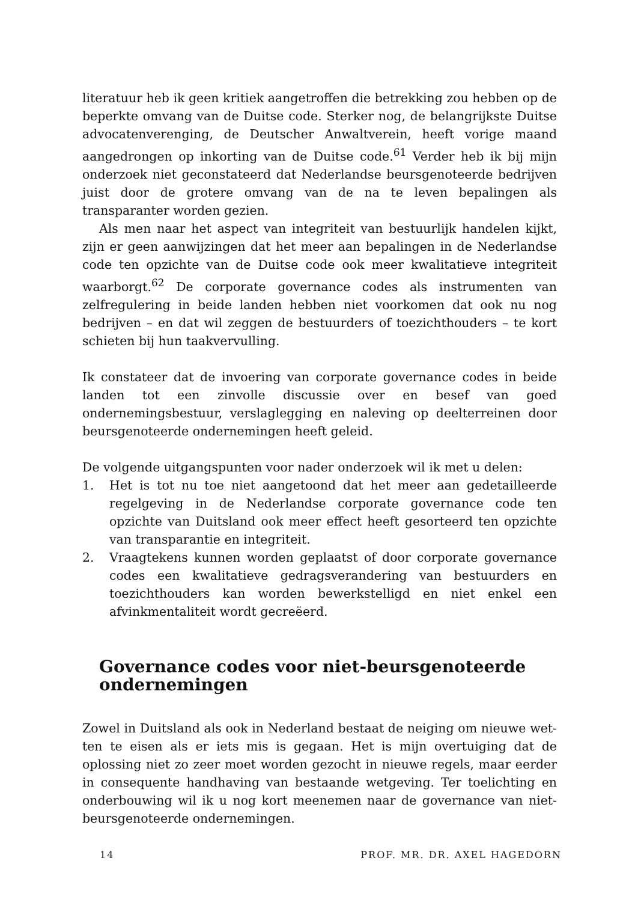literatuur heb ik geen kritiek aangetroffen die betrekking zou hebben op de beperkte omvang van de Duitse code. Sterker nog, de belangrijkste Duitse advocatenverenging, de Deutscher Anwaltverein, heeft vorige maand aange­drongen op inkorting van de Duitse code.<sup>61</sup> Verder heb ik bij mijn onderzoek niet geconstateerd dat Nederlandse beursgenoteerde bedrijven juist door de grotere omvang van de na te leven bepalingen als transparanter worden ge­zien.
Als men naar het aspect van integriteit van bestuurlijk handelen kijkt, zijn er geen aanwijzingen dat het meer aan bepalingen in de Nederlandse code ten opzichte van de Duitse code ook meer kwalitatieve integriteit waarborgt.<sup>62</sup> De corporate governance codes als instrumenten van zelfregulering in beide lan­den hebben niet voorkomen dat ook nu nog bedrijven – en dat wil zeggen de bestuurders of toezichthouders – te kort schieten bij hun taakvervulling.
Ik constateer dat de invoering van corporate governance codes in beide lan­den tot een zinvolle discussie over en besef van goed ondernemingsbestuur, verslaglegging en naleving op deelterreinen door beursgenoteerde onderne­mingen heeft geleid.
De volgende uitgangspunten voor nader onderzoek wil ik met u delen:
1. Het is tot nu toe niet aangetoond dat het meer aan gedetailleerde regel­geving in de Nederlandse corporate governance code ten opzichte van Duitsland ook meer effect heeft gesorteerd ten opzichte van transparantie en integriteit.
2. Vraagtekens kunnen worden geplaatst of door corporate governance co­des een kwalitatieve gedragsverandering van bestuurders en toezichthou­ders kan worden bewerkstelligd en niet enkel een afvinkmentaliteit wordt gecreëerd.
Governance codes voor niet-beursgenoteerde ondernemingen
Zowel in Duitsland als ook in Nederland bestaat de neiging om nieuwe wet­ten te eisen als er iets mis is gegaan. Het is mijn overtuiging dat de oplossing niet zo zeer moet worden gezocht in nieuwe regels, maar eerder in conse­quente handhaving van bestaande wetgeving. Ter toelichting en onderbou­wing wil ik u nog kort meenemen naar de governance van niet-beursgeno­teerde ondernemingen.
14 PROF. MR. DR. AXEL HAGEDORN